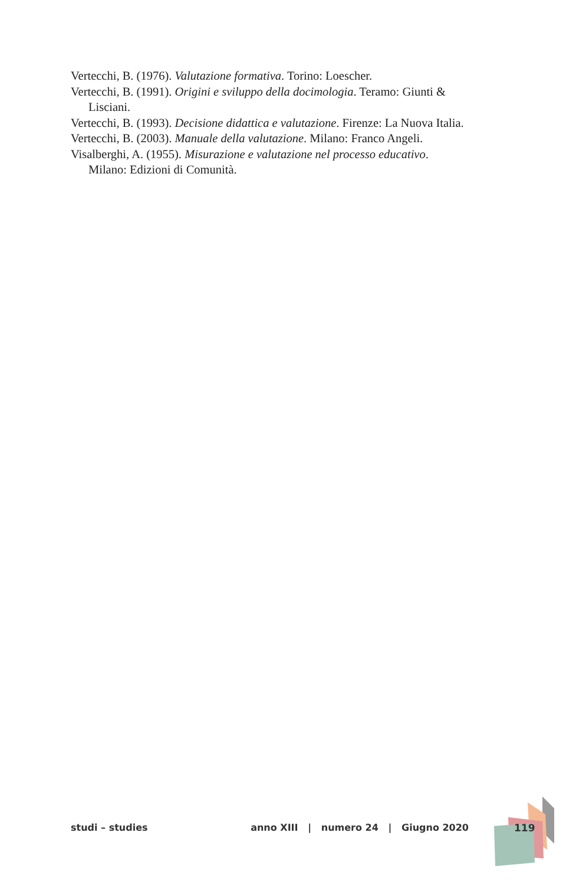Vertecchi, B. (1976). Valutazione formativa. Torino: Loescher.
Vertecchi, B. (1991). Origini e sviluppo della docimologia. Teramo: Giunti & Lisciani.
Vertecchi, B. (1993). Decisione didattica e valutazione. Firenze: La Nuova Italia.
Vertecchi, B. (2003). Manuale della valutazione. Milano: Franco Angeli.
Visalberghi, A. (1955). Misurazione e valutazione nel processo educativo. Milano: Edizioni di Comunità.
studi – studies anno XIII | numero 24 | Giugno 2020 119